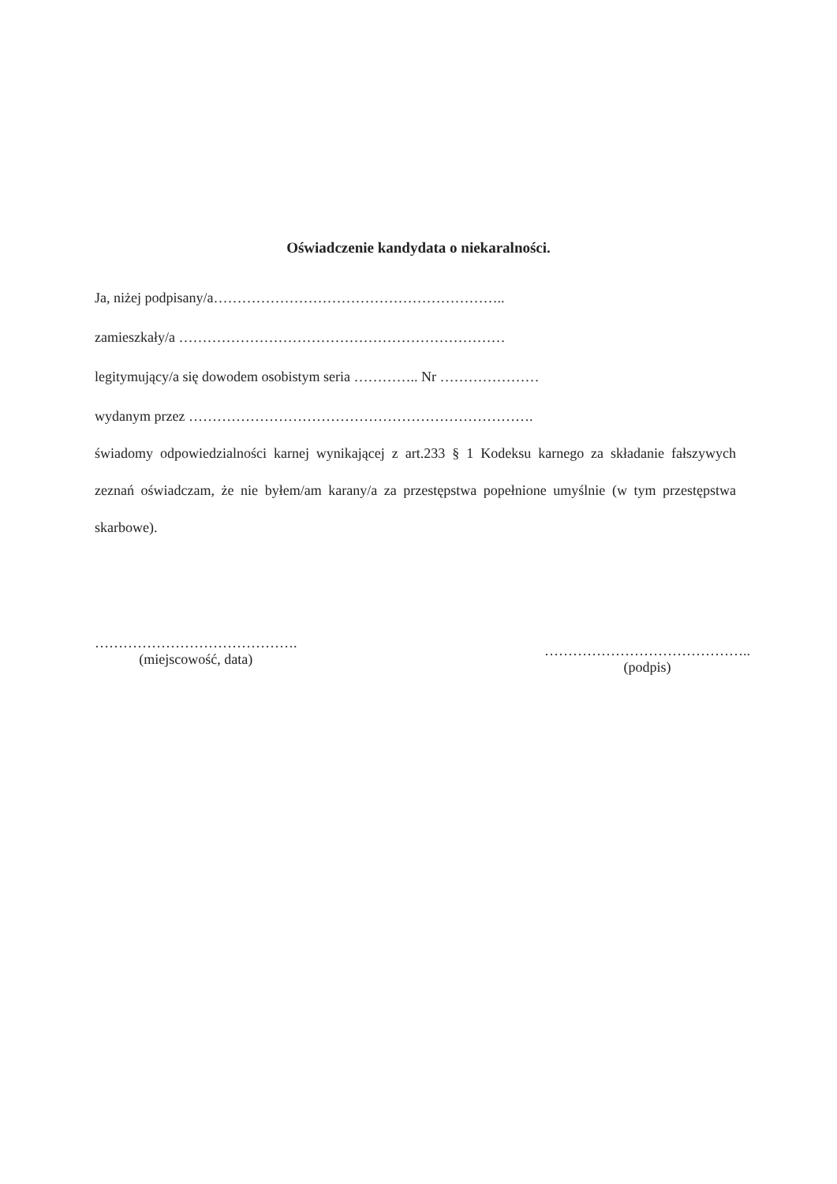Oświadczenie kandydata o niekaralności.
Ja, niżej podpisany/a……………………………………………………..
zamieszkały/a ……………………………………………………………
legitymujący/a się dowodem osobistym seria ………….. Nr …………………
wydanym przez ……………………………………………………………….
świadomy odpowiedzialności karnej wynikającej z art.233 § 1 Kodeksu karnego za składanie fałszywych zeznań oświadczam, że nie byłem/am karany/a za przestępstwa popełnione umyślnie (w tym przestępstwa skarbowe).
…………………………………….
(miejscowość, data)
……………………………………..
(podpis)